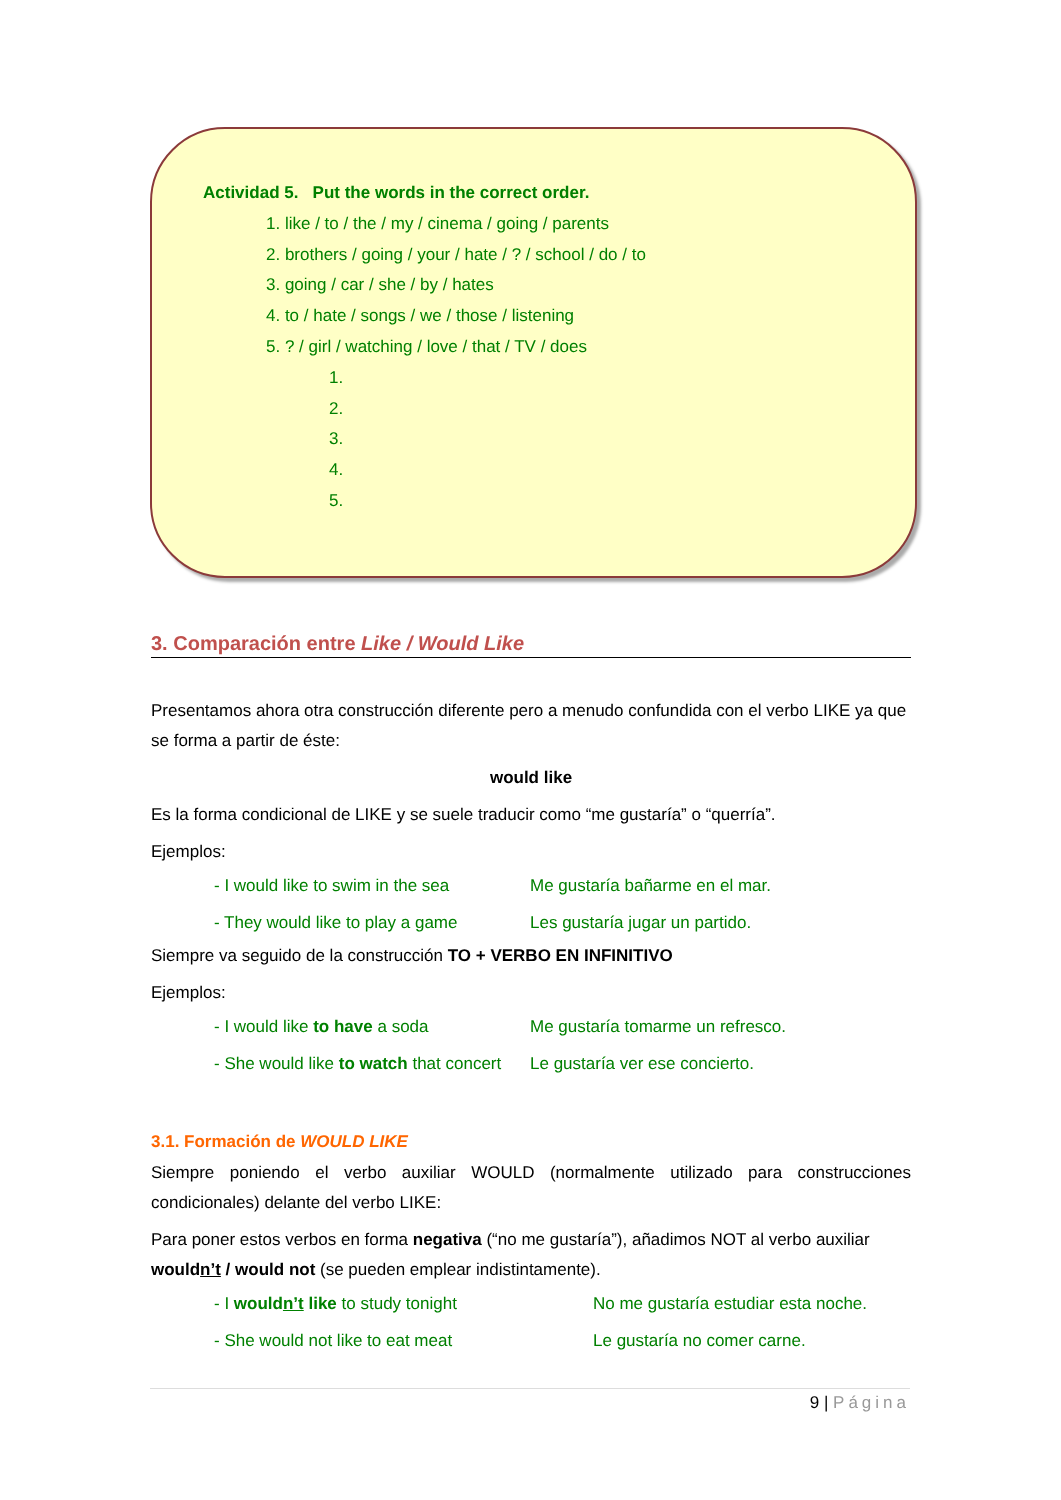Actividad 5. Put the words in the correct order.
1. like / to / the / my / cinema / going / parents
2. brothers / going / your / hate / ? / school / do / to
3. going / car / she / by / hates
4. to / hate / songs / we / those / listening
5. ? / girl / watching / love / that / TV / does
1.
2.
3.
4.
5.
3. Comparación entre Like / Would Like
Presentamos ahora otra construcción diferente pero a menudo confundida con el verbo LIKE ya que se forma a partir de éste:
would like
Es la forma condicional de LIKE y se suele traducir como “me gustaría” o “querría”.
Ejemplos:
- I would like to swim in the sea Me gustaría bañarme en el mar.
- They would like to play a game Les gustaría jugar un partido.
Siempre va seguido de la construcción TO + VERBO EN INFINITIVO
Ejemplos:
- I would like to have a soda Me gustaría tomarme un refresco.
- She would like to watch that concert Le gustaría ver ese concierto.
3.1. Formación de WOULD LIKE
Siempre poniendo el verbo auxiliar WOULD (normalmente utilizado para construcciones condicionales) delante del verbo LIKE:
Para poner estos verbos en forma negativa (“no me gustaría”), añadimos NOT al verbo auxiliar wouldn’t / would not (se pueden emplear indistintamente).
- I wouldn’t like to study tonight No me gustaría estudiar esta noche.
- She would not like to eat meat Le gustaría no comer carne.
9 | Página